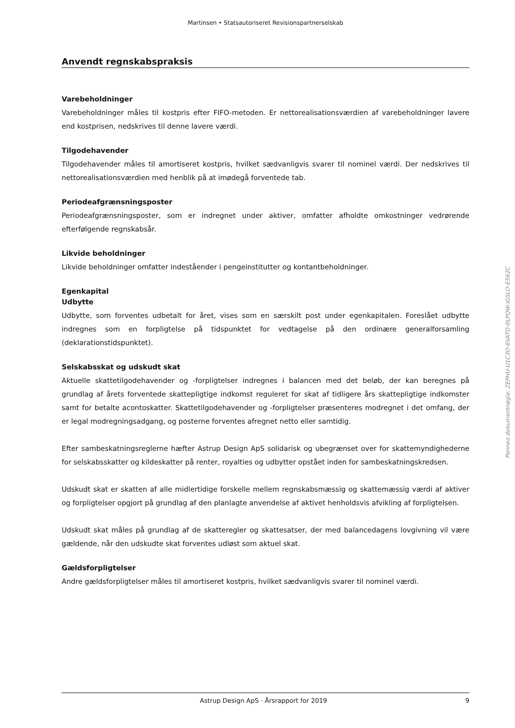Martinsen • Statsautoriseret Revisionspartnerselskab
Anvendt regnskabspraksis
Varebeholdninger
Varebeholdninger måles til kostpris efter FIFO-metoden. Er nettorealisationsværdien af varebeholdninger lavere end kostprisen, nedskrives til denne lavere værdi.
Tilgodehavender
Tilgodehavender måles til amortiseret kostpris, hvilket sædvanligvis svarer til nominel værdi. Der nedskrives til nettorealisationsværdien med henblik på at imødegå forventede tab.
Periodeafgrænsningsposter
Periodeafgrænsningsposter, som er indregnet under aktiver, omfatter afholdte omkostninger vedrørende efterfølgende regnskabsår.
Likvide beholdninger
Likvide beholdninger omfatter indeståender i pengeinstitutter og kontantbeholdninger.
Egenkapital
Udbytte
Udbytte, som forventes udbetalt for året, vises som en særskilt post under egenkapitalen. Foreslået udbytte indregnes som en forpligtelse på tidspunktet for vedtagelse på den ordinære generalforsamling (deklarationstidspunktet).
Selskabsskat og udskudt skat
Aktuelle skattetilgodehavender og -forpligtelser indregnes i balancen med det beløb, der kan beregnes på grundlag af årets forventede skattepligtige indkomst reguleret for skat af tidligere års skattepligtige indkomster samt for betalte acontoskatter. Skattetilgodehavender og -forpligtelser præsenteres modregnet i det omfang, der er legal modregningsadgang, og posterne forventes afregnet netto eller samtidig.
Efter sambeskatningsreglerne hæfter Astrup Design ApS solidarisk og ubegrænset over for skattemyndighederne for selskabsskatter og kildeskatter på renter, royalties og udbytter opstået inden for sambeskatningskredsen.
Udskudt skat er skatten af alle midlertidige forskelle mellem regnskabsmæssig og skattemæssig værdi af aktiver og forpligtelser opgjort på grundlag af den planlagte anvendelse af aktivet henholdsvis afvikling af forpligtelsen.
Udskudt skat måles på grundlag af de skatteregler og skattesatser, der med balancedagens lovgivning vil være gældende, når den udskudte skat forventes udløst som aktuel skat.
Gældsforpligtelser
Andre gældsforpligtelser måles til amortiseret kostpris, hvilket sædvanligvis svarer til nominel værdi.
Penneo dokumentnøgle: ZEPHU-U1C3O-6VATO-0LPQW-IGSLO-E562C
Astrup Design ApS · Årsrapport for 2019 9